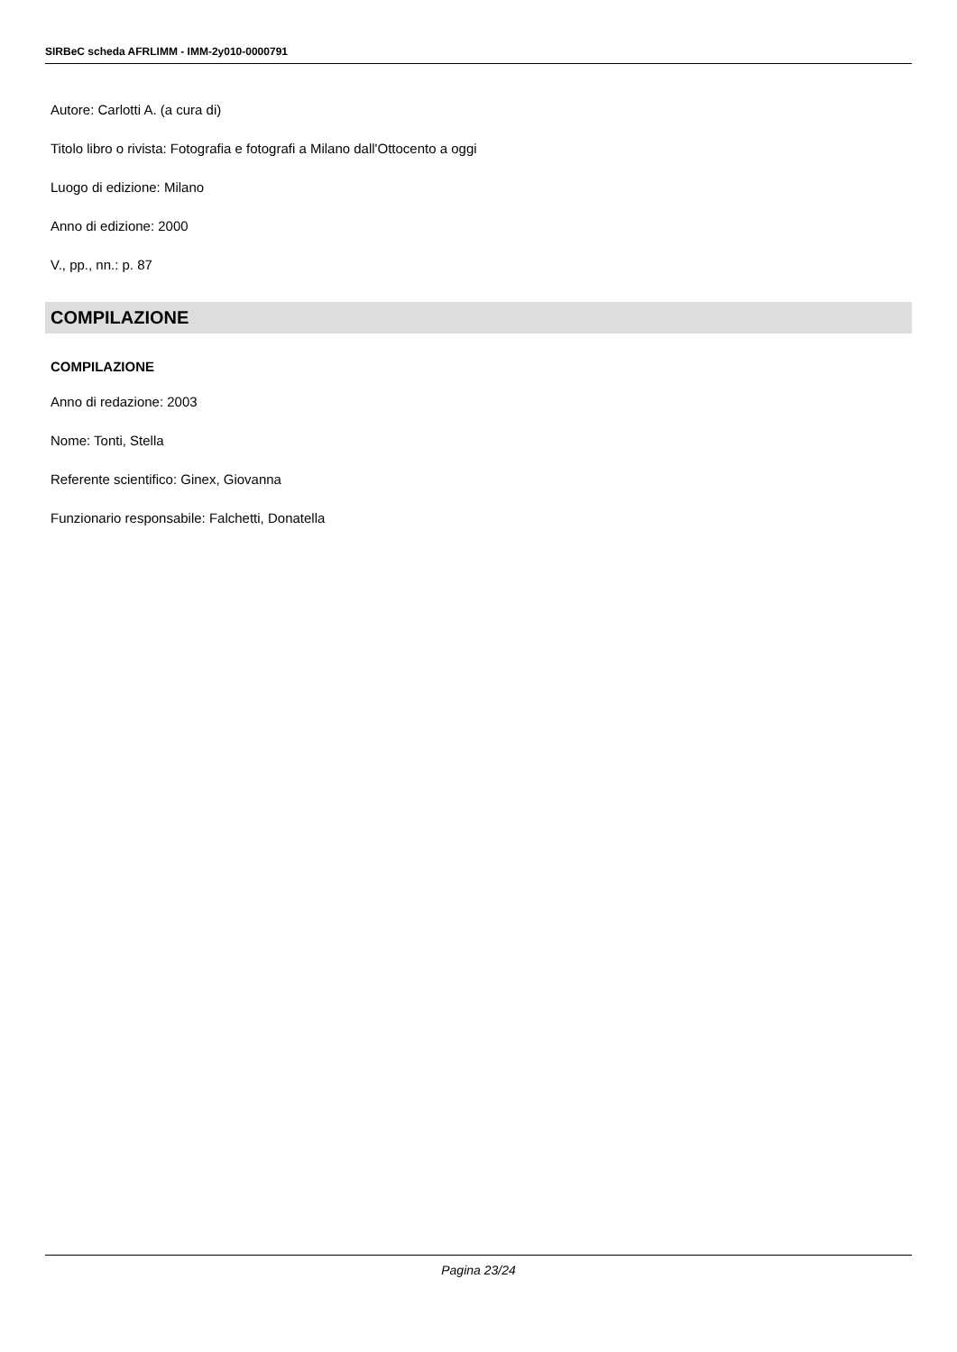SIRBeC scheda AFRLIMM - IMM-2y010-0000791
Autore: Carlotti A. (a cura di)
Titolo libro o rivista: Fotografia e fotografi a Milano dall'Ottocento a oggi
Luogo di edizione: Milano
Anno di edizione: 2000
V., pp., nn.: p. 87
COMPILAZIONE
COMPILAZIONE
Anno di redazione: 2003
Nome: Tonti, Stella
Referente scientifico: Ginex, Giovanna
Funzionario responsabile: Falchetti, Donatella
Pagina 23/24